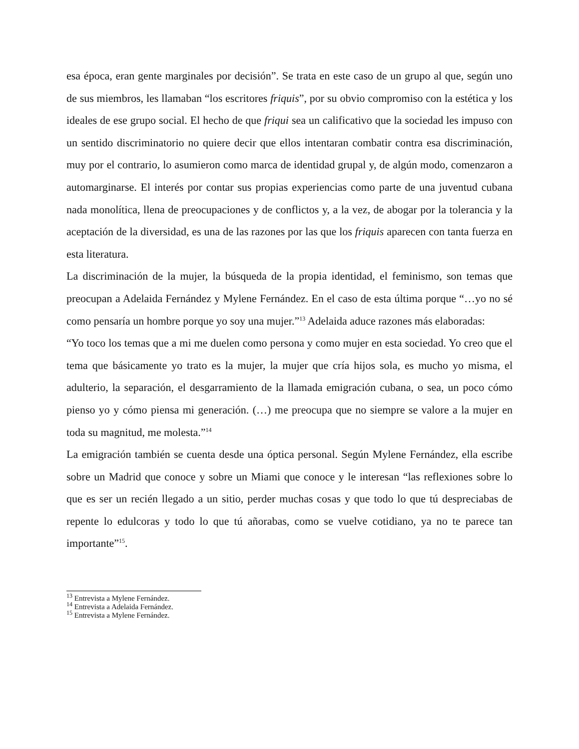esa época, eran gente marginales por decisión”. Se trata en este caso de un grupo al que, según uno de sus miembros, les llamaban “los escritores friquis”, por su obvio compromiso con la estética y los ideales de ese grupo social. El hecho de que friqui sea un calificativo que la sociedad les impuso con un sentido discriminatorio no quiere decir que ellos intentaran combatir contra esa discriminación, muy por el contrario, lo asumieron como marca de identidad grupal y, de algún modo, comenzaron a automarginarse. El interés por contar sus propias experiencias como parte de una juventud cubana nada monolítica, llena de preocupaciones y de conflictos y, a la vez, de abogar por la tolerancia y la aceptación de la diversidad, es una de las razones por las que los friquis aparecen con tanta fuerza en esta literatura.
La discriminación de la mujer, la búsqueda de la propia identidad, el feminismo, son temas que preocupan a Adelaida Fernández y Mylene Fernández. En el caso de esta última porque “…yo no sé como pensaría un hombre porque yo soy una mujer.”<sup>13</sup> Adelaida aduce razones más elaboradas:
“Yo toco los temas que a mi me duelen como persona y como mujer en esta sociedad. Yo creo que el tema que básicamente yo trato es la mujer, la mujer que cría hijos sola, es mucho yo misma, el adulterio, la separación, el desgarramiento de la llamada emigración cubana, o sea, un poco cómo pienso yo y cómo piensa mi generación. (…) me preocupa que no siempre se valore a la mujer en toda su magnitud, me molesta.”<sup>14</sup>
La emigración también se cuenta desde una óptica personal. Según Mylene Fernández, ella escribe sobre un Madrid que conoce y sobre un Miami que conoce y le interesan “las reflexiones sobre lo que es ser un recién llegado a un sitio, perder muchas cosas y que todo lo que tú despreciabas de repente lo edulcoras y todo lo que tú añorabas, como se vuelve cotidiano, ya no te parece tan importante”<sup>15</sup>.
<sup>13</sup> Entrevista a Mylene Fernández.
<sup>14</sup> Entrevista a Adelaida Fernández.
<sup>15</sup> Entrevista a Mylene Fernández.